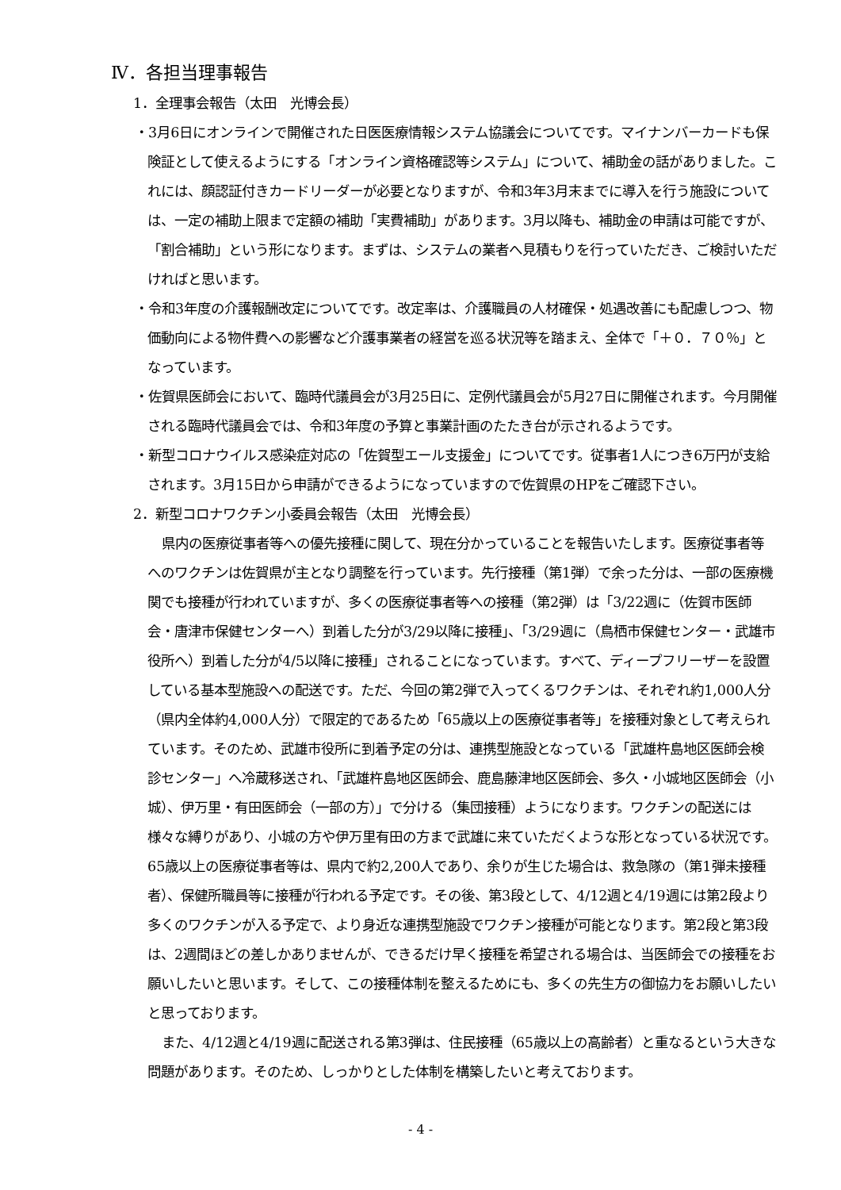Ⅳ．各担当理事報告
1．全理事会報告（太田　光博会長）
・3月6日にオンラインで開催された日医医療情報システム協議会についてです。マイナンバーカードも保険証として使えるようにする「オンライン資格確認等システム」について、補助金の話がありました。これには、顔認証付きカードリーダーが必要となりますが、令和3年3月末までに導入を行う施設については、一定の補助上限まで定額の補助「実費補助」があります。3月以降も、補助金の申請は可能ですが、「割合補助」という形になります。まずは、システムの業者へ見積もりを行っていただき、ご検討いただければと思います。
・令和3年度の介護報酬改定についてです。改定率は、介護職員の人材確保・処遇改善にも配慮しつつ、物価動向による物件費への影響など介護事業者の経営を巡る状況等を踏まえ、全体で「＋０．７０％」となっています。
・佐賀県医師会において、臨時代議員会が3月25日に、定例代議員会が5月27日に開催されます。今月開催される臨時代議員会では、令和3年度の予算と事業計画のたたき台が示されるようです。
・新型コロナウイルス感染症対応の「佐賀型エール支援金」についてです。従事者1人につき6万円が支給されます。3月15日から申請ができるようになっていますので佐賀県のHPをご確認下さい。
2．新型コロナワクチン小委員会報告（太田　光博会長）
県内の医療従事者等への優先接種に関して、現在分かっていることを報告いたします。医療従事者等へのワクチンは佐賀県が主となり調整を行っています。先行接種（第1弾）で余った分は、一部の医療機関でも接種が行われていますが、多くの医療従事者等への接種（第2弾）は「3/22週に（佐賀市医師会・唐津市保健センターへ）到着した分が3/29以降に接種」、「3/29週に（鳥栖市保健センター・武雄市役所へ）到着した分が4/5以降に接種」されることになっています。すべて、ディープフリーザーを設置している基本型施設への配送です。ただ、今回の第2弾で入ってくるワクチンは、それぞれ約1,000人分（県内全体約4,000人分）で限定的であるため「65歳以上の医療従事者等」を接種対象として考えられています。そのため、武雄市役所に到着予定の分は、連携型施設となっている「武雄杵島地区医師会検診センター」へ冷蔵移送され、「武雄杵島地区医師会、鹿島藤津地区医師会、多久・小城地区医師会（小城）、伊万里・有田医師会（一部の方）」で分ける（集団接種）ようになります。ワクチンの配送には様々な縛りがあり、小城の方や伊万里有田の方まで武雄に来ていただくような形となっている状況です。65歳以上の医療従事者等は、県内で約2,200人であり、余りが生じた場合は、救急隊の（第1弾未接種者）、保健所職員等に接種が行われる予定です。その後、第3段として、4/12週と4/19週には第2段より多くのワクチンが入る予定で、より身近な連携型施設でワクチン接種が可能となります。第2段と第3段は、2週間ほどの差しかありませんが、できるだけ早く接種を希望される場合は、当医師会での接種をお願いしたいと思います。そして、この接種体制を整えるためにも、多くの先生方の御協力をお願いしたいと思っております。
また、4/12週と4/19週に配送される第3弾は、住民接種（65歳以上の高齢者）と重なるという大きな問題があります。そのため、しっかりとした体制を構築したいと考えております。
- 4 -